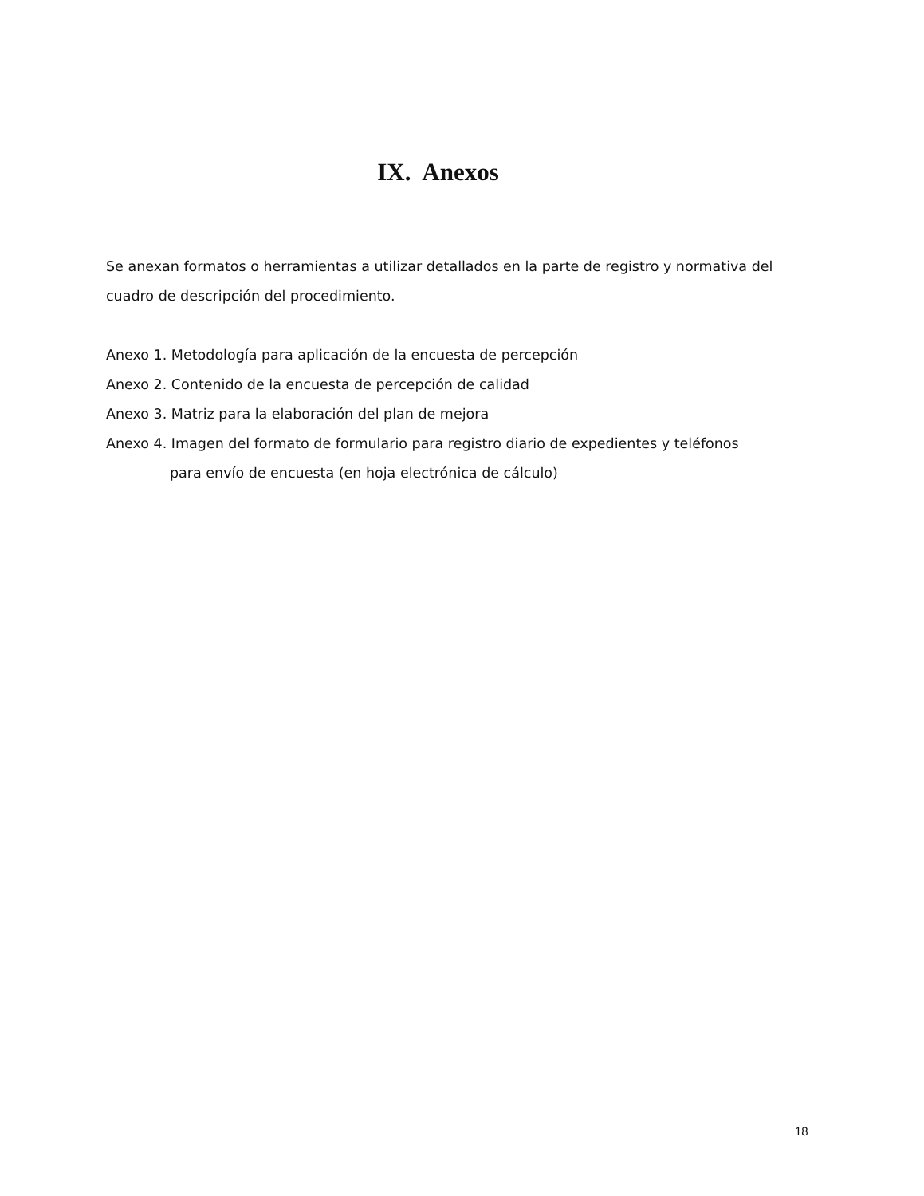IX. Anexos
Se anexan formatos o herramientas a utilizar detallados en la parte de registro y normativa del cuadro de descripción del procedimiento.
Anexo 1. Metodología para aplicación de la encuesta de percepción
Anexo 2. Contenido de la encuesta de percepción de calidad
Anexo 3. Matriz para la elaboración del plan de mejora
Anexo 4. Imagen del formato de formulario para registro diario de expedientes y teléfonos
para envío de encuesta (en hoja electrónica de cálculo)
18